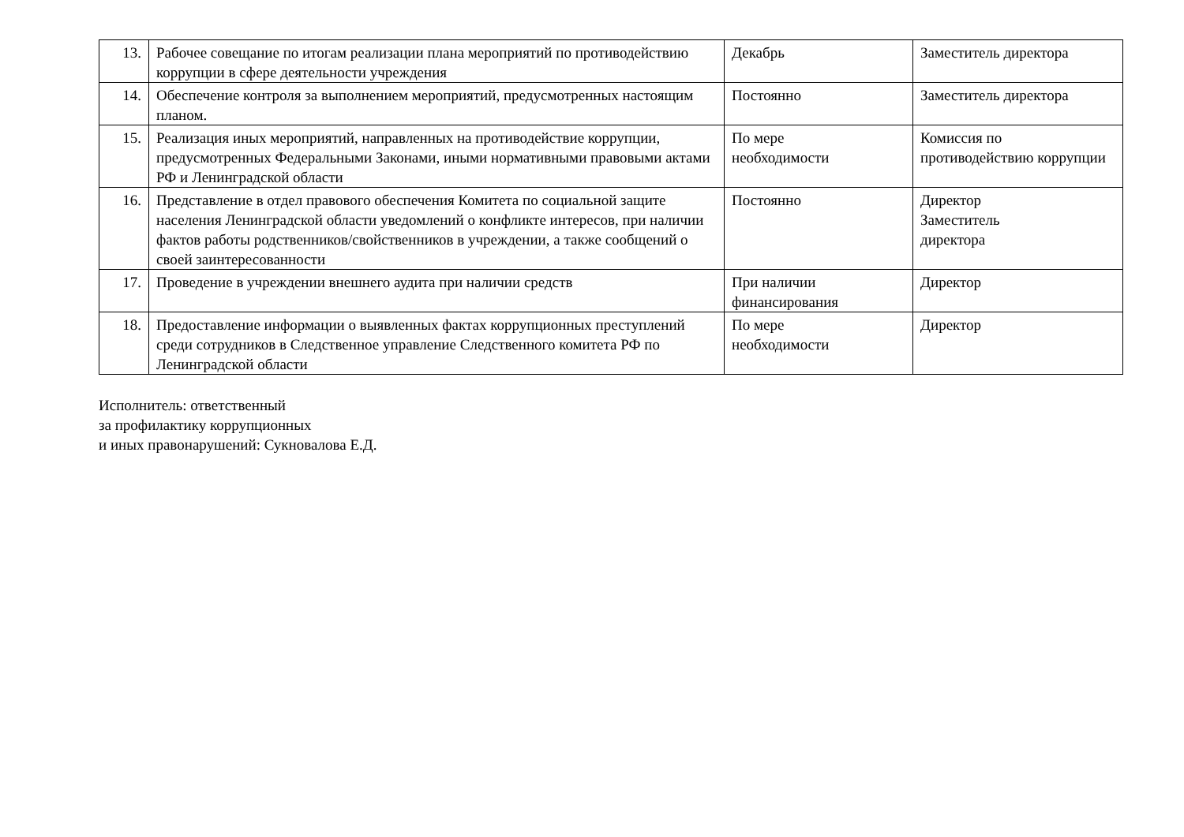| 13. | Рабочее совещание по итогам реализации плана мероприятий по противодействию коррупции в сфере деятельности учреждения | Декабрь | Заместитель директора |
| 14. | Обеспечение контроля за выполнением мероприятий, предусмотренных настоящим планом. | Постоянно | Заместитель директора |
| 15. | Реализация иных мероприятий, направленных на противодействие коррупции, предусмотренных Федеральными Законами, иными нормативными правовыми актами РФ и Ленинградской области | По мере необходимости | Комиссия по противодействию коррупции |
| 16. | Представление в отдел правового обеспечения Комитета по социальной защите населения Ленинградской области уведомлений о конфликте интересов, при наличии фактов работы родственников/свойственников в учреждении, а также сообщений о своей заинтересованности | Постоянно | Директор Заместитель директора |
| 17. | Проведение в учреждении внешнего аудита при наличии средств | При наличии финансирования | Директор |
| 18. | Предоставление информации о выявленных фактах коррупционных преступлений среди сотрудников в Следственное управление Следственного комитета РФ по Ленинградской области | По мере необходимости | Директор |
Исполнитель: ответственный
за профилактику коррупционных
и иных правонарушений: Сукновалова Е.Д.